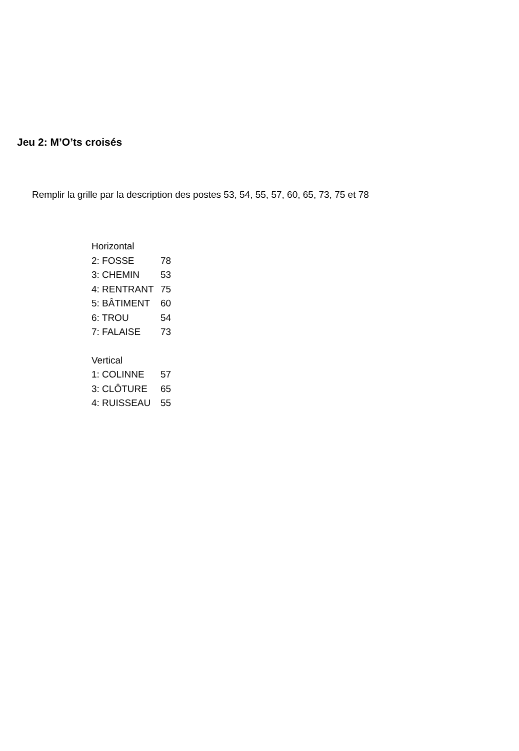Jeu 2: M’O’ts croisés
Remplir la grille par la description des postes 53, 54, 55, 57, 60, 65, 73, 75 et 78
Horizontal
2: FOSSE 78
3: CHEMIN 53
4: RENTRANT 75
5: BÂTIMENT 60
6: TROU 54
7: FALAISE 73
Vertical
1: COLINNE 57
3: CLÔTURE 65
4: RUISSEAU 55